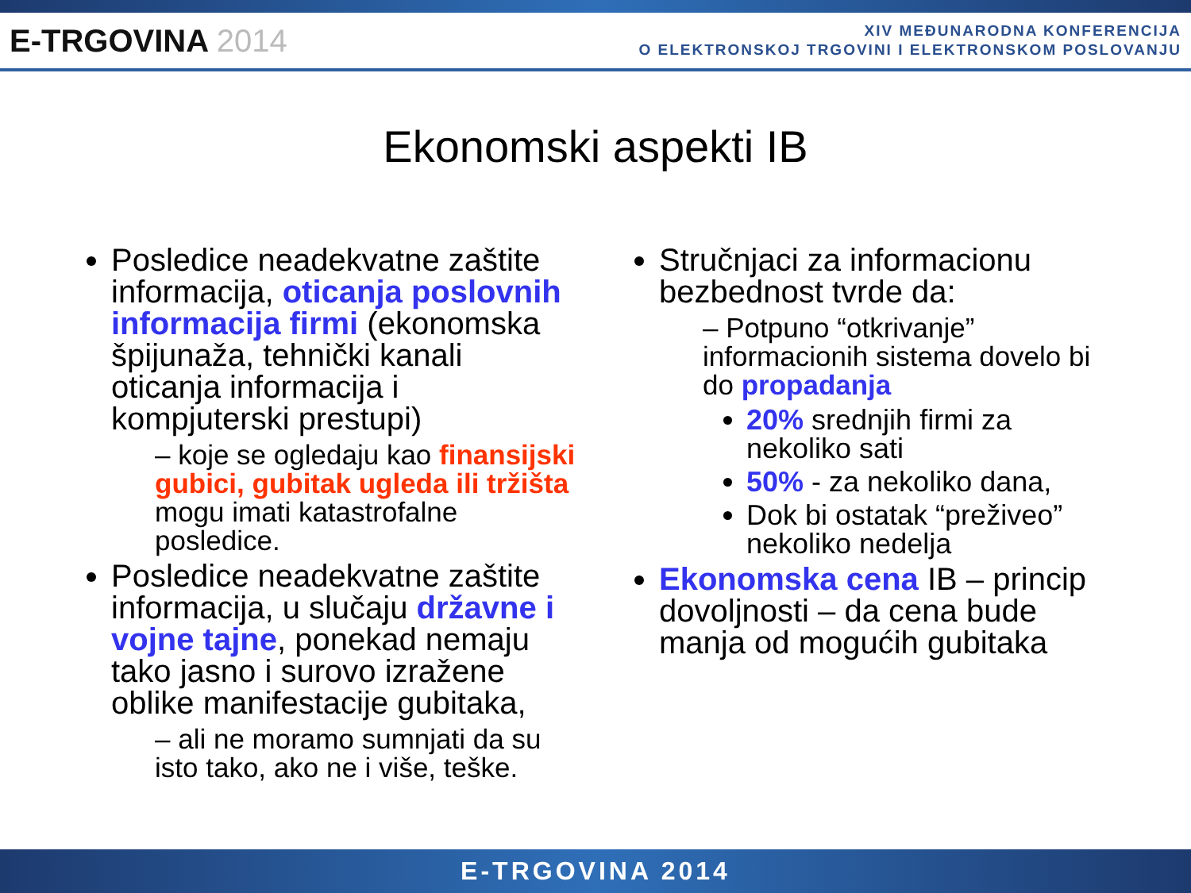E-TRGOVINA 2014
XIV MEĐUNARODNA KONFERENCIJA
O ELEKTRONSKOJ TRGOVINI I ELEKTRONSKOM POSLOVANJU
Ekonomski aspekti IB
Posledice neadekvatne zaštite informacija, oticanja poslovnih informacija firmi (ekonomska špijunaža, tehnički kanali oticanja informacija i kompjuterski prestupi)
– koje se ogledaju kao finansijski gubici, gubitak ugleda ili tržišta mogu imati katastrofalne posledice.
Posledice neadekvatne zaštite informacija, u slučaju državne i vojne tajne, ponekad nemaju tako jasno i surovo izražene oblike manifestacije gubitaka,
– ali ne moramo sumnjati da su isto tako, ako ne i više, teške.
Stručnjaci za informacionu bezbednost tvrde da:
– Potpuno “otkrivanje” informacionih sistema dovelo bi do propadanja
20% srednjih firmi za nekoliko sati
50% - za nekoliko dana,
Dok bi ostatak “preživeo” nekoliko nedelja
Ekonomska cena IB – princip dovoljnosti – da cena bude manja od mogućih gubitaka
E-TRGOVINA 2014